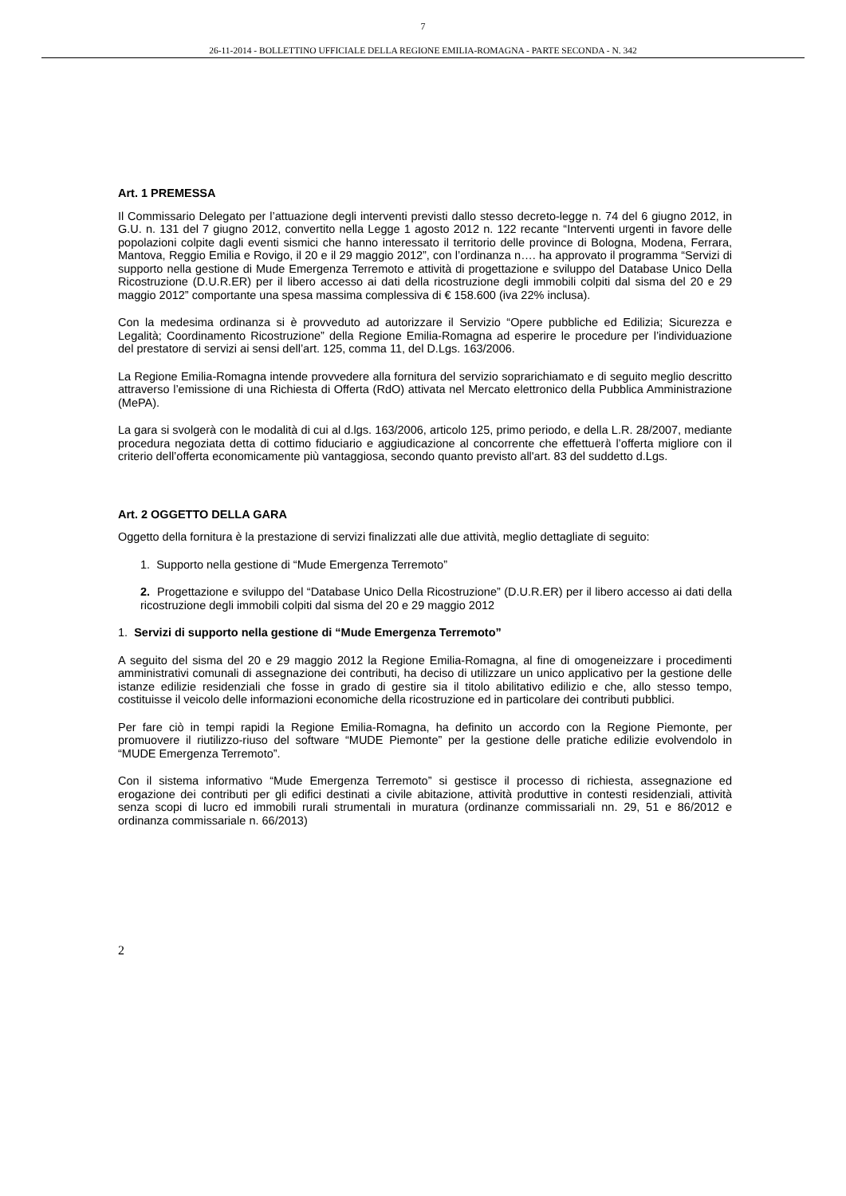7
26-11-2014 - BOLLETTINO UFFICIALE DELLA REGIONE EMILIA-ROMAGNA - PARTE SECONDA - N. 342
Art. 1 PREMESSA
Il Commissario Delegato per l’attuazione degli interventi previsti dallo stesso decreto-legge n. 74 del 6 giugno 2012, in G.U. n. 131 del 7 giugno 2012, convertito nella Legge 1 agosto 2012 n. 122 recante “Interventi urgenti in favore delle popolazioni colpite dagli eventi sismici che hanno interessato il territorio delle province di Bologna, Modena, Ferrara, Mantova, Reggio Emilia e Rovigo, il 20 e il 29 maggio 2012”, con l’ordinanza n…. ha approvato il programma “Servizi di supporto nella gestione di Mude Emergenza Terremoto e attività di progettazione e sviluppo del Database Unico Della Ricostruzione (D.U.R.ER) per il libero accesso ai dati della ricostruzione degli immobili colpiti dal sisma del 20 e 29 maggio 2012” comportante una spesa massima complessiva di € 158.600 (iva 22% inclusa).
Con la medesima ordinanza si è provveduto ad autorizzare il Servizio “Opere pubbliche ed Edilizia; Sicurezza e Legalità; Coordinamento Ricostruzione” della Regione Emilia-Romagna ad esperire le procedure per l’individuazione del prestatore di servizi ai sensi dell’art. 125, comma 11, del D.Lgs. 163/2006.
La Regione Emilia-Romagna intende provvedere alla fornitura del servizio soprarichiamato e di seguito meglio descritto attraverso l’emissione di una Richiesta di Offerta (RdO) attivata nel Mercato elettronico della Pubblica Amministrazione (MePA).
La gara si svolgerà con le modalità di cui al d.lgs. 163/2006, articolo 125, primo periodo, e della L.R. 28/2007, mediante procedura negoziata detta di cottimo fiduciario e aggiudicazione al concorrente che effettuerà l’offerta migliore con il criterio dell’offerta economicamente più vantaggiosa, secondo quanto previsto all'art. 83 del suddetto d.Lgs.
Art. 2 OGGETTO DELLA GARA
Oggetto della fornitura è la prestazione di servizi finalizzati alle due attività, meglio dettagliate di seguito:
1. Supporto nella gestione di “Mude Emergenza Terremoto”
2. Progettazione e sviluppo del “Database Unico Della Ricostruzione” (D.U.R.ER) per il libero accesso ai dati della ricostruzione degli immobili colpiti dal sisma del 20 e 29 maggio 2012
1. Servizi di supporto nella gestione di “Mude Emergenza Terremoto”
A seguito del sisma del 20 e 29 maggio 2012 la Regione Emilia-Romagna, al fine di omogeneizzare i procedimenti amministrativi comunali di assegnazione dei contributi, ha deciso di utilizzare un unico applicativo per la gestione delle istanze edilizie residenziali che fosse in grado di gestire sia il titolo abilitativo edilizio e che, allo stesso tempo, costituisse il veicolo delle informazioni economiche della ricostruzione ed in particolare dei contributi pubblici.
Per fare ciò in tempi rapidi la Regione Emilia-Romagna, ha definito un accordo con la Regione Piemonte, per promuovere il riutilizzo-riuso del software “MUDE Piemonte” per la gestione delle pratiche edilizie evolvendolo in “MUDE Emergenza Terremoto”.
Con il sistema informativo “Mude Emergenza Terremoto” si gestisce il processo di richiesta, assegnazione ed erogazione dei contributi per gli edifici destinati a civile abitazione, attività produttive in contesti residenziali, attività senza scopi di lucro ed immobili rurali strumentali in muratura (ordinanze commissariali nn. 29, 51 e 86/2012 e ordinanza commissariale n. 66/2013)
2